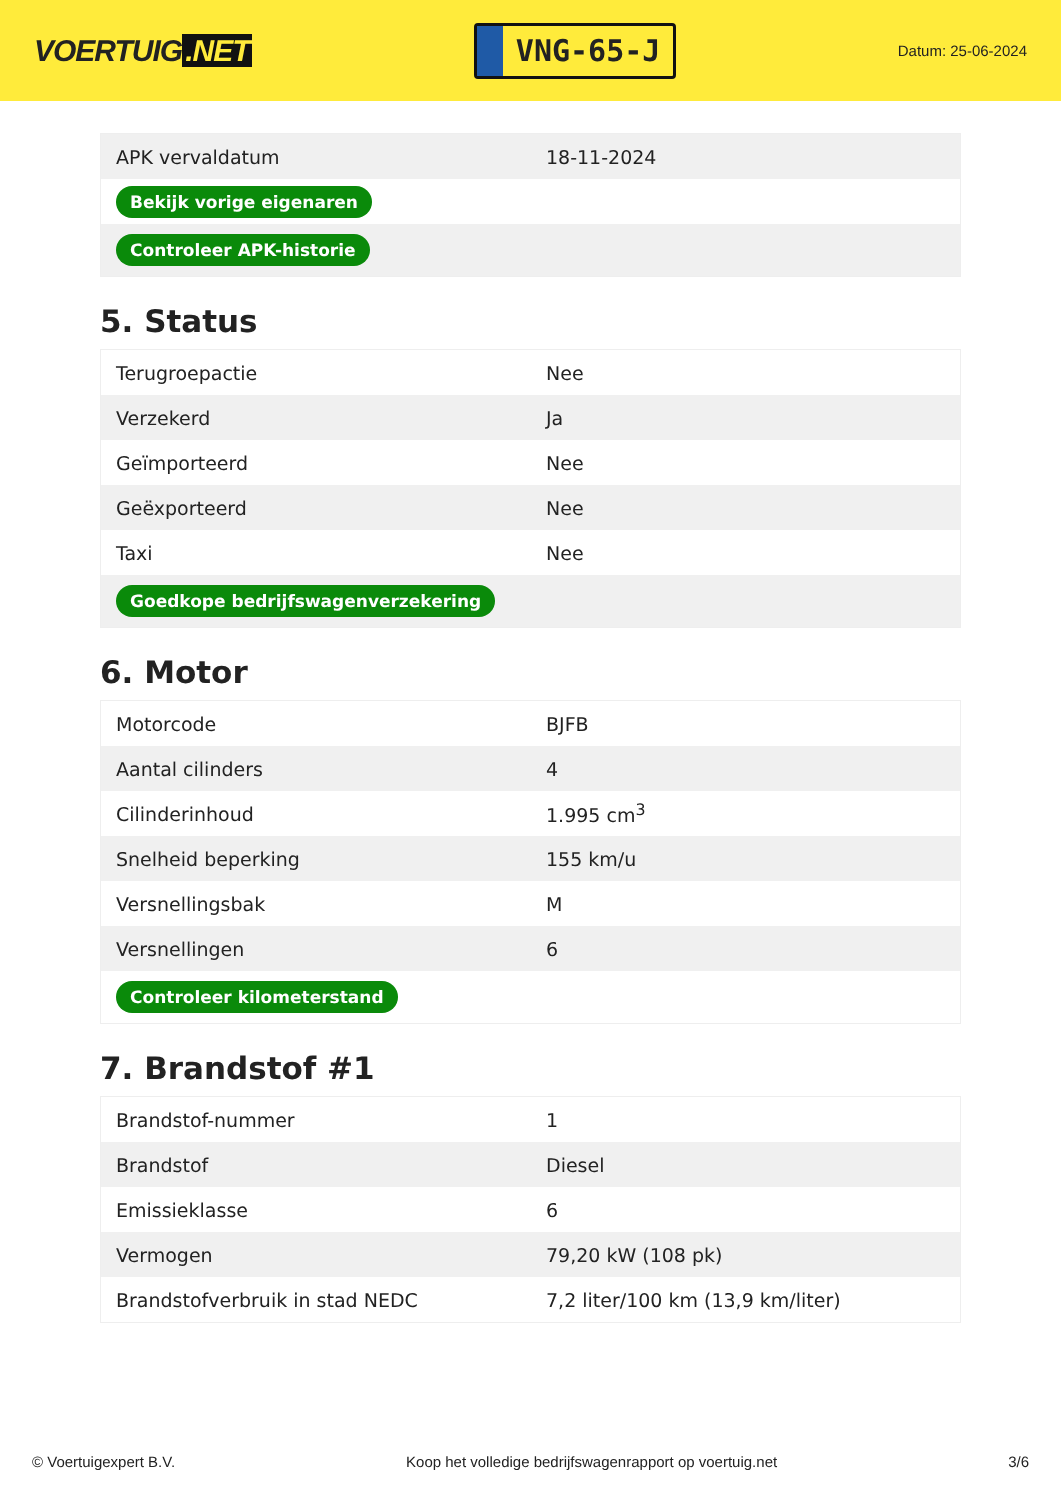VOERTUIG.NET
VNG-65-J
Datum: 25-06-2024
| APK vervaldatum | 18-11-2024 |
| Bekijk vorige eigenaren | |
| Controleer APK-historie | |
5. Status
| Terugroepactie | Nee |
| Verzekerd | Ja |
| Geïmporteerd | Nee |
| Geëxporteerd | Nee |
| Taxi | Nee |
| Goedkope bedrijfswagenverzekering | |
6. Motor
| Motorcode | BJFB |
| Aantal cilinders | 4 |
| Cilinderinhoud | 1.995 cm<sup>3</sup> |
| Snelheid beperking | 155 km/u |
| Versnellingsbak | M |
| Versnellingen | 6 |
| Controleer kilometerstand | |
7. Brandstof #1
| Brandstof-nummer | 1 |
| Brandstof | Diesel |
| Emissieklasse | 6 |
| Vermogen | 79,20 kW (108 pk) |
| Brandstofverbruik in stad NEDC | 7,2 liter/100 km (13,9 km/liter) |
© Voertuigexpert B.V. Koop het volledige bedrijfswagenrapport op voertuig.net 3/6